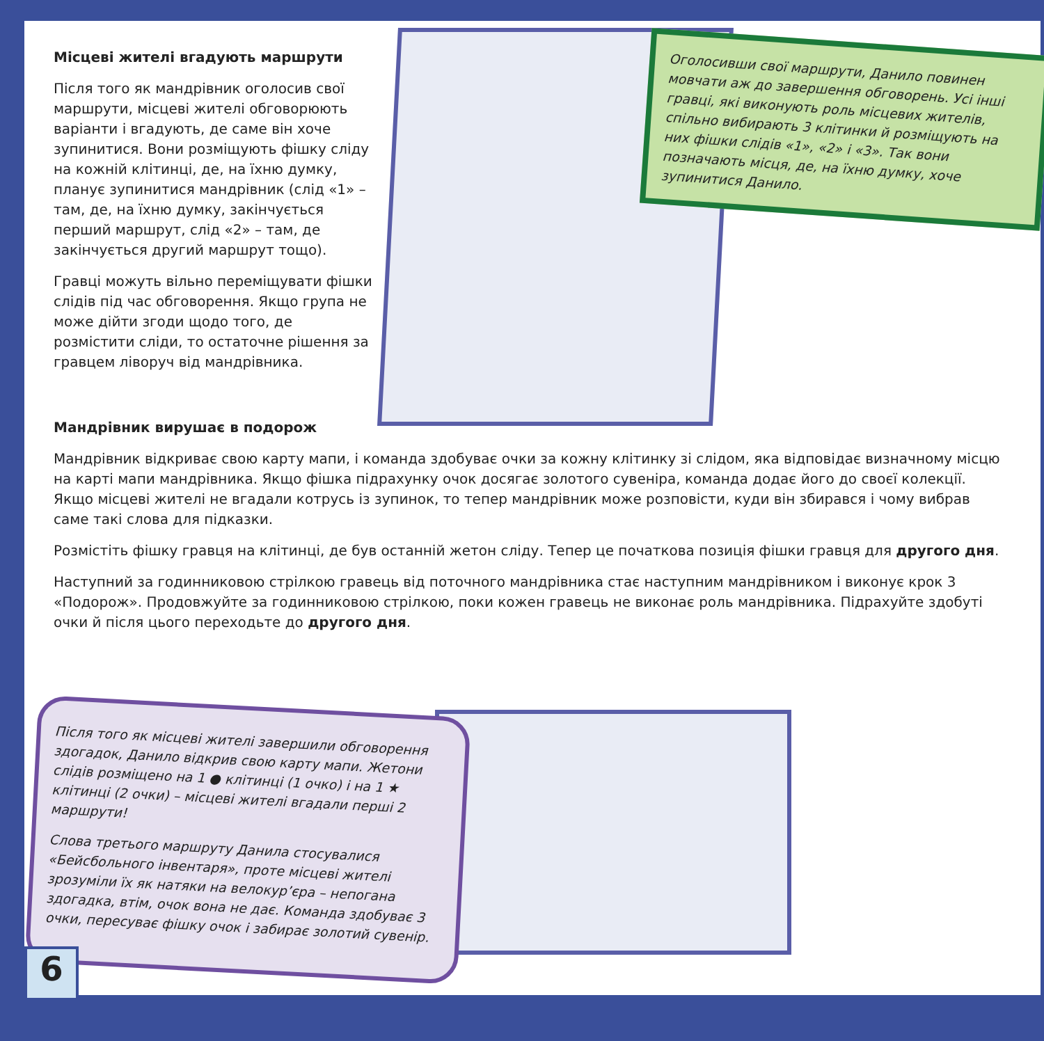Місцеві жителі вгадують маршрути
Після того як мандрівник оголосив свої маршрути, місцеві жителі обговорюють варіанти і вгадують, де саме він хоче зупинитися. Вони розміщують фішку сліду на кожній клітинці, де, на їхню думку, планує зупинитися мандрівник (слід «1» – там, де, на їхню думку, закінчується перший маршрут, слід «2» – там, де закінчується другий маршрут тощо).
Гравці можуть вільно переміщувати фішки слідів під час обговорення. Якщо група не може дійти згоди щодо того, де розмістити сліди, то остаточне рішення за гравцем ліворуч від мандрівника.
Оголосивши свої маршрути, Данило повинен мовчати аж до завершення обговорень. Усі інші гравці, які виконують роль місцевих жителів, спільно вибирають 3 клітинки й розміщують на них фішки слідів «1», «2» і «3». Так вони позначають місця, де, на їхню думку, хоче зупинитися Данило.
Мандрівник вирушає в подорож
Мандрівник відкриває свою карту мапи, і команда здобуває очки за кожну клітинку зі слідом, яка відповідає визначному місцю на карті мапи мандрівника. Якщо фішка підрахунку очок досягає золотого сувеніра, команда додає його до своєї колекції. Якщо місцеві жителі не вгадали котрусь із зупинок, то тепер мандрівник може розповісти, куди він збирався і чому вибрав саме такі слова для підказки.
Розмістіть фішку гравця на клітинці, де був останній жетон сліду. Тепер це початкова позиція фішки гравця для другого дня.
Наступний за годинниковою стрілкою гравець від поточного мандрівника стає наступним мандрівником і виконує крок 3 «Подорож». Продовжуйте за годинниковою стрілкою, поки кожен гравець не виконає роль мандрівника. Підрахуйте здобуті очки й після цього переходьте до другого дня.
Після того як місцеві жителі завершили обговорення здогадок, Данило відкрив свою карту мапи. Жетони слідів розміщено на 1 ● клітинці (1 очко) і на 1 ★ клітинці (2 очки) – місцеві жителі вгадали перші 2 маршрути!
Слова третього маршруту Данила стосувалися «Бейсбольного інвентаря», проте місцеві жителі зрозуміли їх як натяки на велокур’єра – непогана здогадка, втім, очок вона не дає. Команда здобуває 3 очки, пересуває фішку очок і забирає золотий сувенір.
6